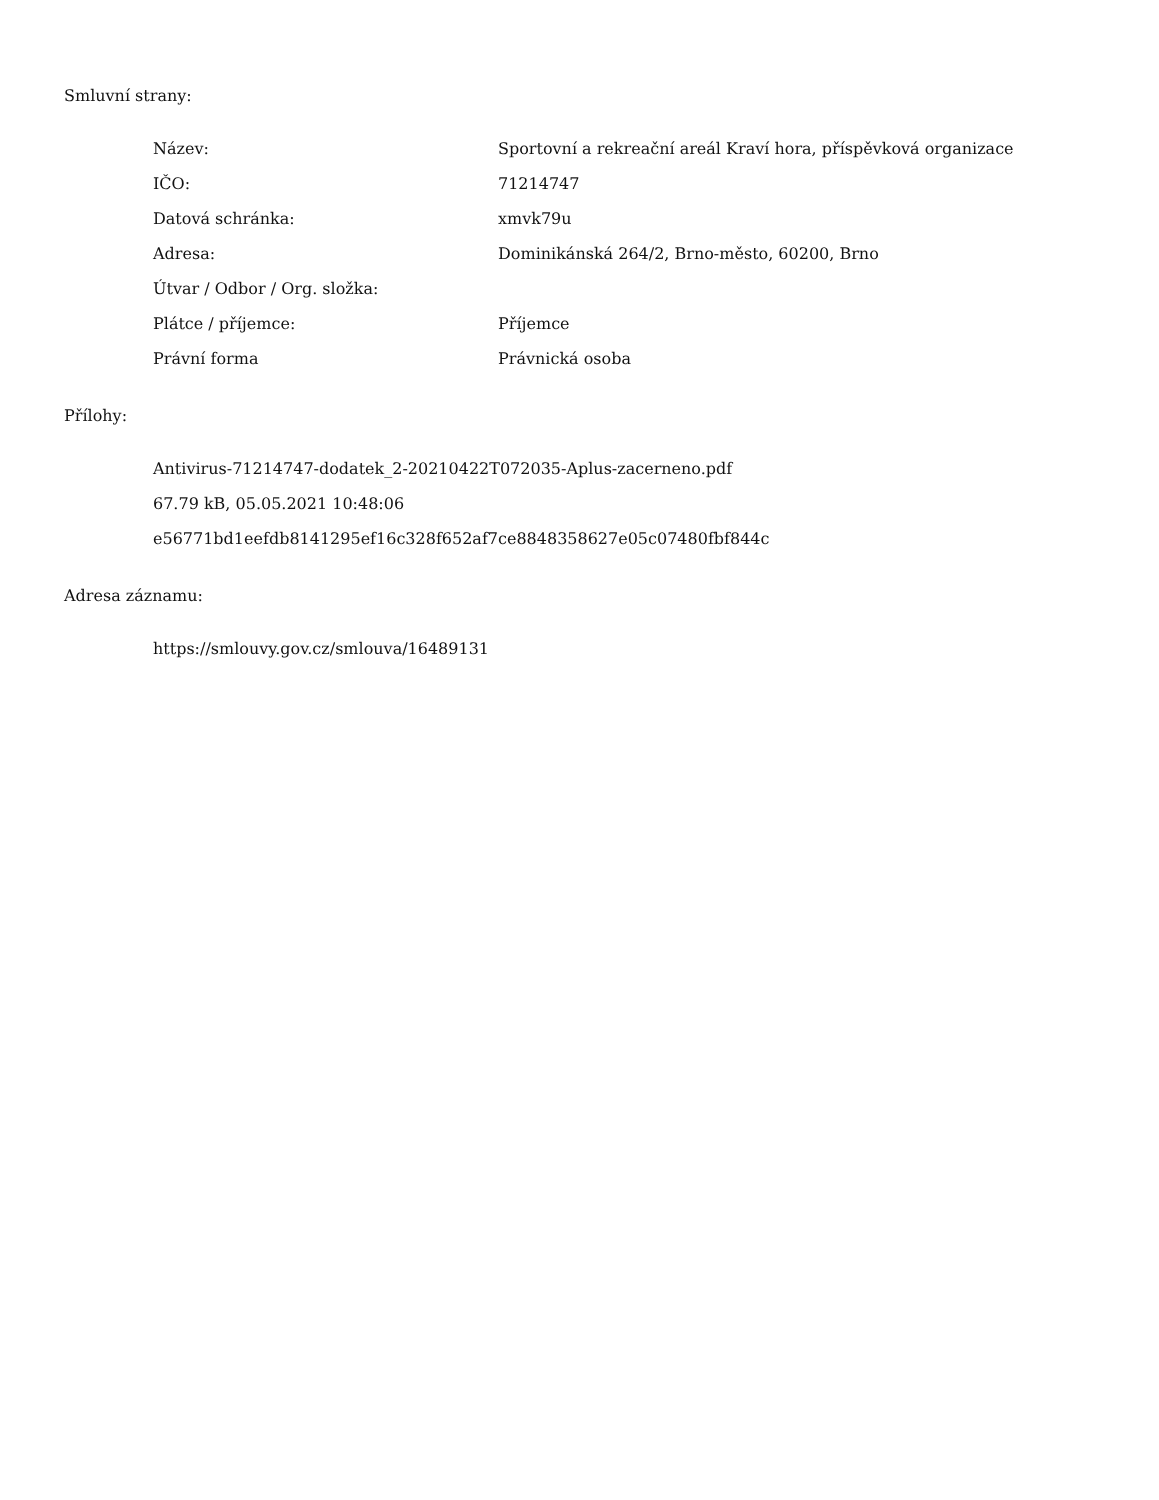Smluvní strany:
| Název: | Sportovní a rekreační areál Kraví hora, příspěvková organizace |
| IČO: | 71214747 |
| Datová schránka: | xmvk79u |
| Adresa: | Dominikánská 264/2, Brno-město, 60200, Brno |
| Útvar / Odbor / Org. složka: | |
| Plátce / příjemce: | Příjemce |
| Právní forma | Právnická osoba |
Přílohy:
Antivirus-71214747-dodatek_2-20210422T072035-Aplus-zacerneno.pdf
67.79 kB, 05.05.2021 10:48:06
e56771bd1eefdb8141295ef16c328f652af7ce8848358627e05c07480fbf844c
Adresa záznamu:
https://smlouvy.gov.cz/smlouva/16489131